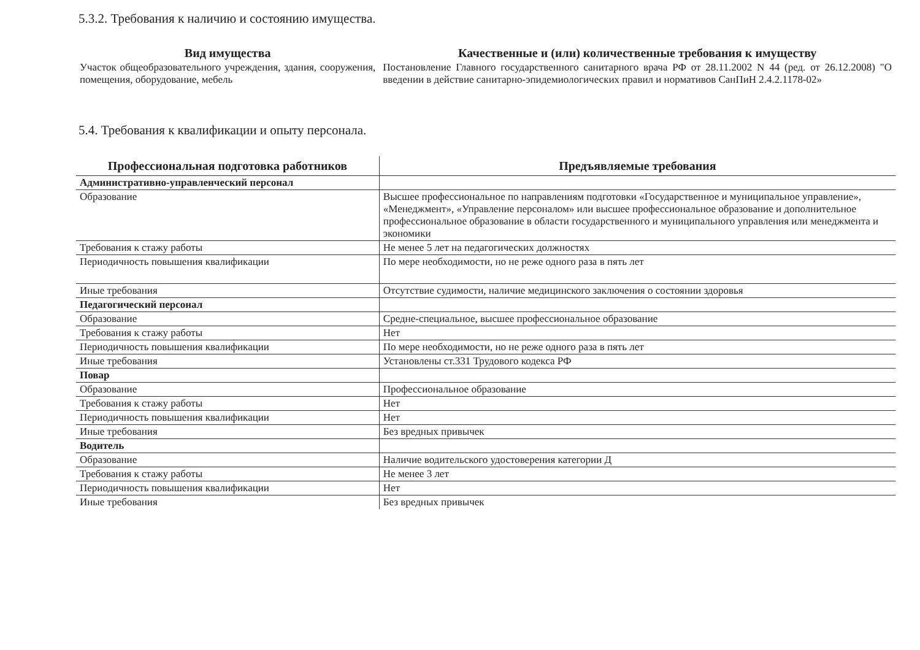5.3.2. Требования к наличию и состоянию имущества.
| Вид имущества | Качественные и (или) количественные требования к имуществу |
| --- | --- |
| Участок общеобразовательного учреждения, здания, сооружения, помещения, оборудование, мебель | Постановление Главного государственного санитарного врача РФ от 28.11.2002 N 44 (ред. от 26.12.2008) "О введении в действие санитарно-эпидемиологических правил и нормативов СанПиН 2.4.2.1178-02» |
5.4. Требования к квалификации и опыту персонала.
| Профессиональная подготовка работников | Предъявляемые требования |
| --- | --- |
| Административно-управленческий персонал | |
| Образование | Высшее профессиональное по направлениям подготовки «Государственное и муниципальное управление», «Менеджмент», «Управление персоналом» или высшее профессиональное образование и дополнительное профессиональное образование в области государственного и муниципального управления или менеджмента и экономики |
| Требования к стажу работы | Не менее 5 лет на педагогических должностях |
| Периодичность повышения квалификации | По мере необходимости, но не реже одного раза в пять лет |
| Иные требования | Отсутствие судимости, наличие медицинского заключения о состоянии здоровья |
| Педагогический персонал | |
| Образование | Средне-специальное, высшее профессиональное образование |
| Требования к стажу работы | Нет |
| Периодичность повышения квалификации | По мере необходимости, но не реже одного раза в пять лет |
| Иные требования | Установлены ст.331 Трудового кодекса РФ |
| Повар | |
| Образование | Профессиональное образование |
| Требования к стажу работы | Нет |
| Периодичность повышения квалификации | Нет |
| Иные требования | Без вредных привычек |
| Водитель | |
| Образование | Наличие водительского удостоверения категории Д |
| Требования к стажу работы | Не менее 3 лет |
| Периодичность повышения квалификации | Нет |
| Иные требования | Без вредных привычек |